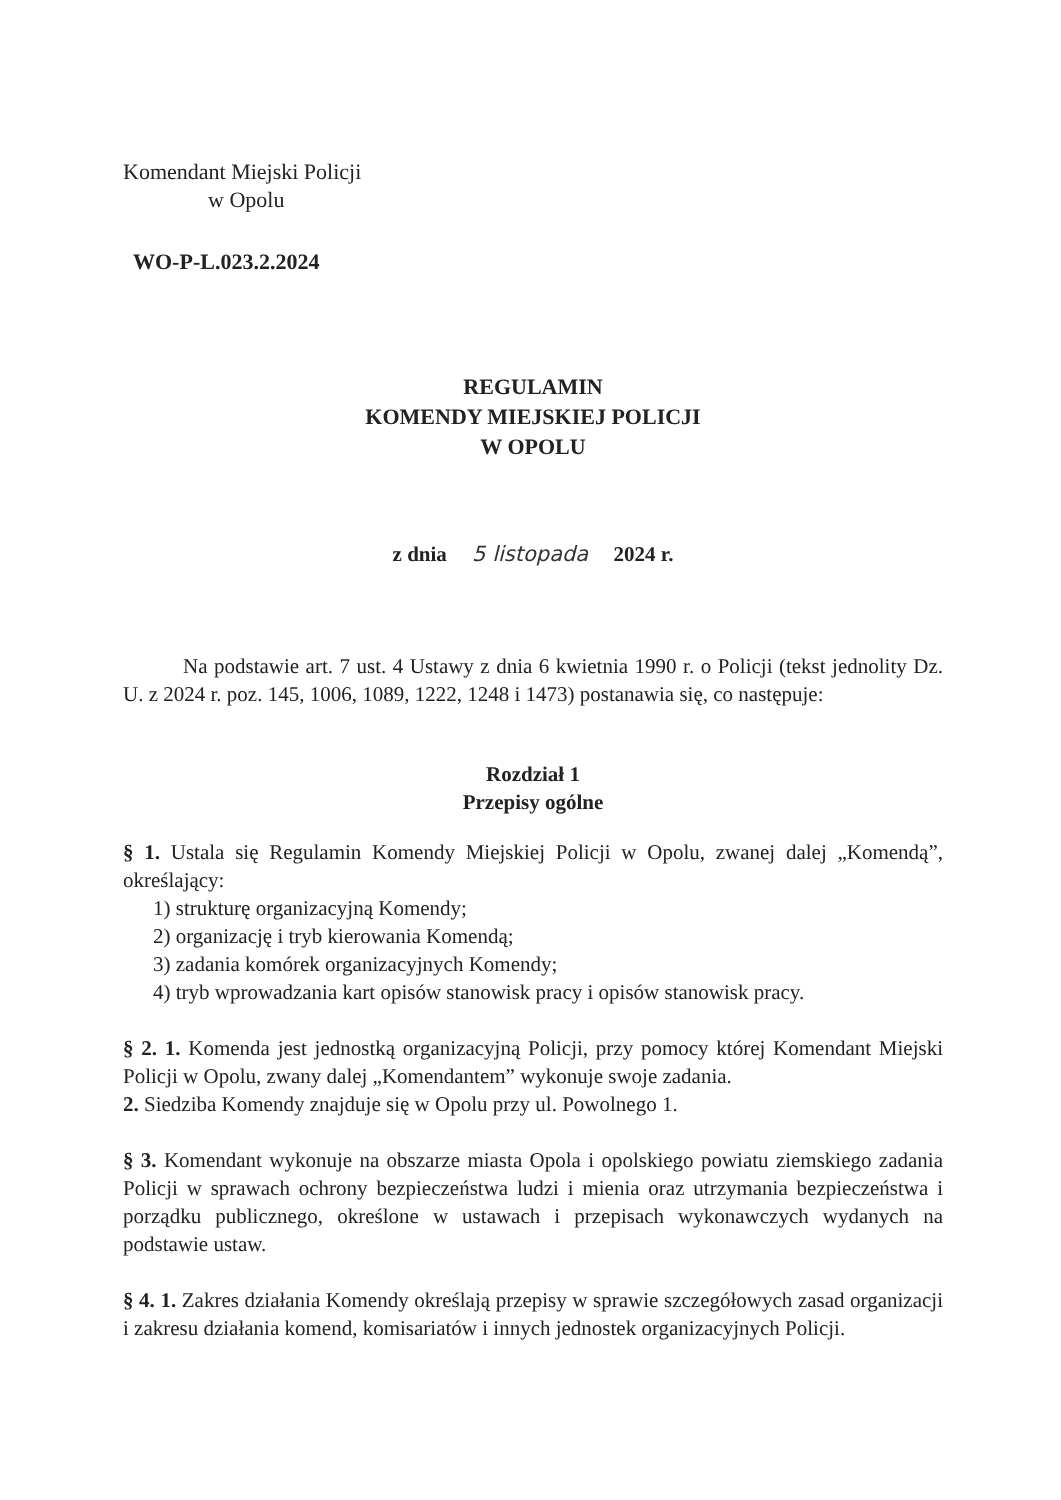Komendant Miejski Policji
w Opolu
WO-P-L.023.2.2024
REGULAMIN
KOMENDY MIEJSKIEJ POLICJI
W OPOLU
z dnia 5 listopada 2024 r.
Na podstawie art. 7 ust. 4 Ustawy z dnia 6 kwietnia 1990 r. o Policji (tekst jednolity Dz. U. z 2024 r. poz. 145, 1006, 1089, 1222, 1248 i 1473) postanawia się, co następuje:
Rozdział 1
Przepisy ogólne
§ 1. Ustala się Regulamin Komendy Miejskiej Policji w Opolu, zwanej dalej „Komendą”, określający:
1) strukturę organizacyjną Komendy;
2) organizację i tryb kierowania Komendą;
3) zadania komórek organizacyjnych Komendy;
4) tryb wprowadzania kart opisów stanowisk pracy i opisów stanowisk pracy.
§ 2. 1. Komenda jest jednostką organizacyjną Policji, przy pomocy której Komendant Miejski Policji w Opolu, zwany dalej „Komendantem” wykonuje swoje zadania.
2. Siedziba Komendy znajduje się w Opolu przy ul. Powolnego 1.
§ 3. Komendant wykonuje na obszarze miasta Opola i opolskiego powiatu ziemskiego zadania Policji w sprawach ochrony bezpieczeństwa ludzi i mienia oraz utrzymania bezpieczeństwa i porządku publicznego, określone w ustawach i przepisach wykonawczych wydanych na podstawie ustaw.
§ 4. 1. Zakres działania Komendy określają przepisy w sprawie szczegółowych zasad organizacji i zakresu działania komend, komisariatów i innych jednostek organizacyjnych Policji.